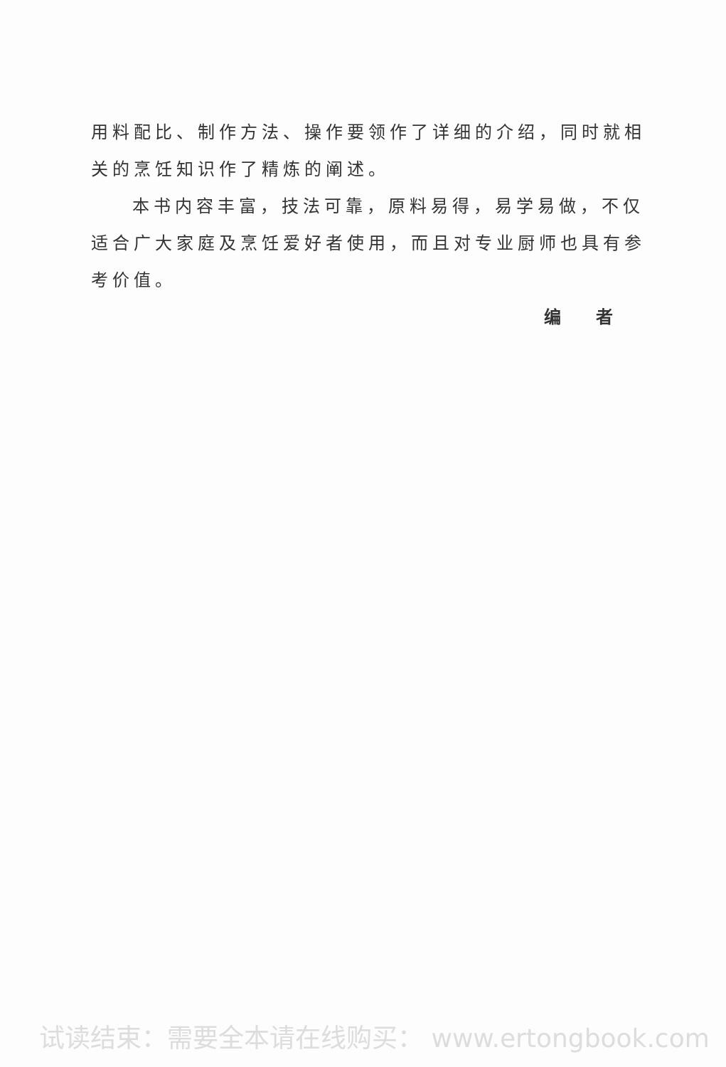用料配比、制作方法、操作要领作了详细的介绍，同时就相关的烹饪知识作了精炼的阐述。
本书内容丰富，技法可靠，原料易得，易学易做，不仅适合广大家庭及烹饪爱好者使用，而且对专业厨师也具有参考价值。
编 者
试读结束：需要全本请在线购买： www.ertongbook.com